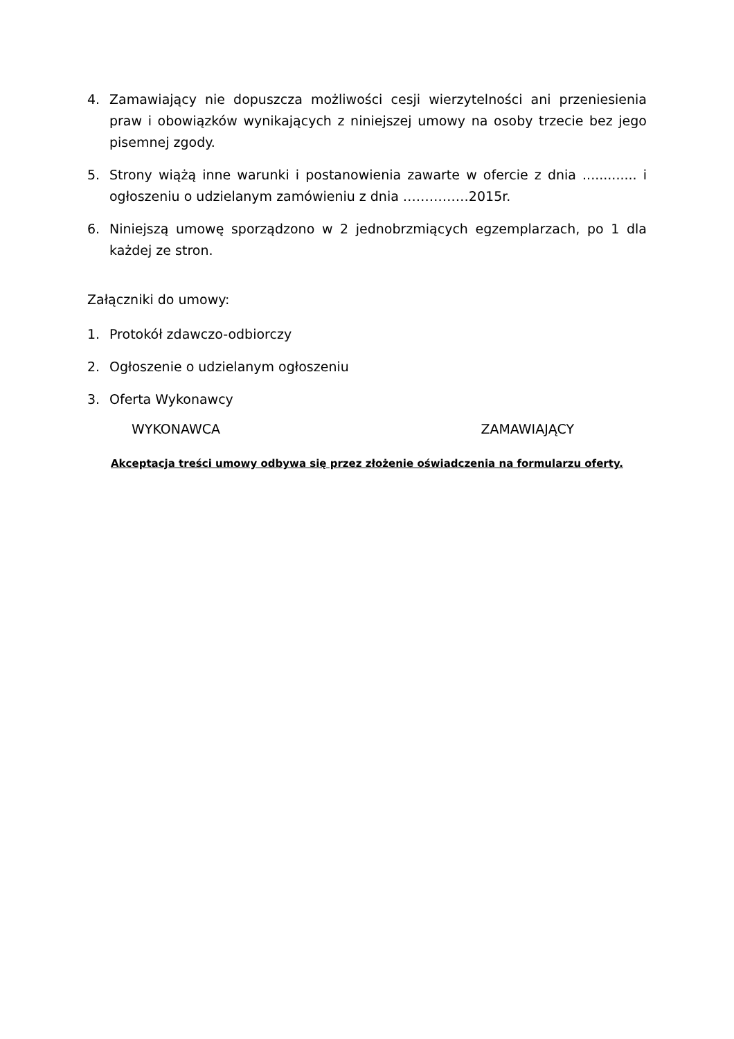4. Zamawiający nie dopuszcza możliwości cesji wierzytelności ani przeniesienia praw i obowiązków wynikających z niniejszej umowy na osoby trzecie bez jego pisemnej zgody.
5. Strony wiążą inne warunki i postanowienia zawarte w ofercie z dnia ............. i ogłoszeniu o udzielanym zamówieniu z dnia ……………2015r.
6. Niniejszą umowę sporządzono w 2 jednobrzmiących egzemplarzach, po 1 dla każdej ze stron.
Załączniki do umowy:
1. Protokół zdawczo-odbiorczy
2. Ogłoszenie o udzielanym ogłoszeniu
3. Oferta Wykonawcy
WYKONAWCA ZAMAWIAJĄCY
Akceptacja treści umowy odbywa się przez złożenie oświadczenia na formularzu oferty.